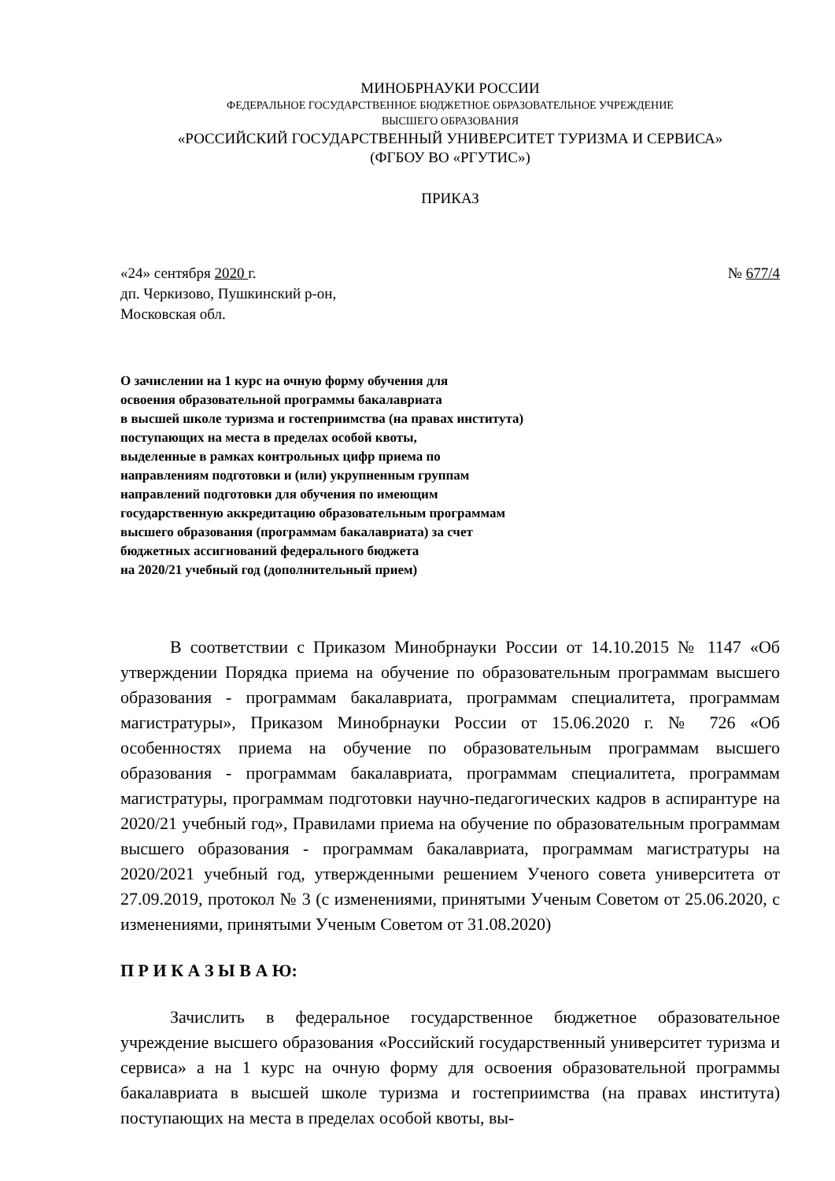МИНОБРНАУКИ РОССИИ
ФЕДЕРАЛЬНОЕ ГОСУДАРСТВЕННОЕ БЮДЖЕТНОЕ ОБРАЗОВАТЕЛЬНОЕ УЧРЕЖДЕНИЕ
ВЫСШЕГО ОБРАЗОВАНИЯ
«РОССИЙСКИЙ ГОСУДАРСТВЕННЫЙ УНИВЕРСИТЕТ ТУРИЗМА И СЕРВИСА»
(ФГБОУ ВО «РГУТИС»)
ПРИКАЗ
«24» сентября 2020 г. № 677/4
дп. Черкизово, Пушкинский р-он,
Московская обл.
О зачислении на 1 курс на очную форму обучения для
освоения образовательной программы бакалавриата
в высшей школе туризма и гостеприимства (на правах института)
поступающих на места в пределах особой квоты,
выделенные в рамках контрольных цифр приема по
направлениям подготовки и (или) укрупненным группам
направлений подготовки для обучения по имеющим
государственную аккредитацию образовательным программам
высшего образования (программам бакалавриата) за счет
бюджетных ассигнований федерального бюджета
на 2020/21 учебный год (дополнительный прием)
В соответствии с Приказом Минобрнауки России от 14.10.2015 № 1147 «Об утверждении Порядка приема на обучение по образовательным программам высшего образования - программам бакалавриата, программам специалитета, программам магистратуры», Приказом Минобрнауки России от 15.06.2020 г. № 726 «Об особенностях приема на обучение по образовательным программам высшего образования - программам бакалавриата, программам специалитета, программам магистратуры, программам подготовки научно-педагогических кадров в аспирантуре на 2020/21 учебный год», Правилами приема на обучение по образовательным программам высшего образования - программам бакалавриата, программам магистратуры на 2020/2021 учебный год, утвержденными решением Ученого совета университета от 27.09.2019, протокол № 3 (с изменениями, принятыми Ученым Советом от 25.06.2020, с изменениями, принятыми Ученым Советом от 31.08.2020)
П Р И К А З Ы В А Ю:
Зачислить в федеральное государственное бюджетное образовательное учреждение высшего образования «Российский государственный университет туризма и сервиса» а на 1 курс на очную форму для освоения образовательной программы бакалавриата в высшей школе туризма и гостеприимства (на правах института) поступающих на места в пределах особой квоты, вы-